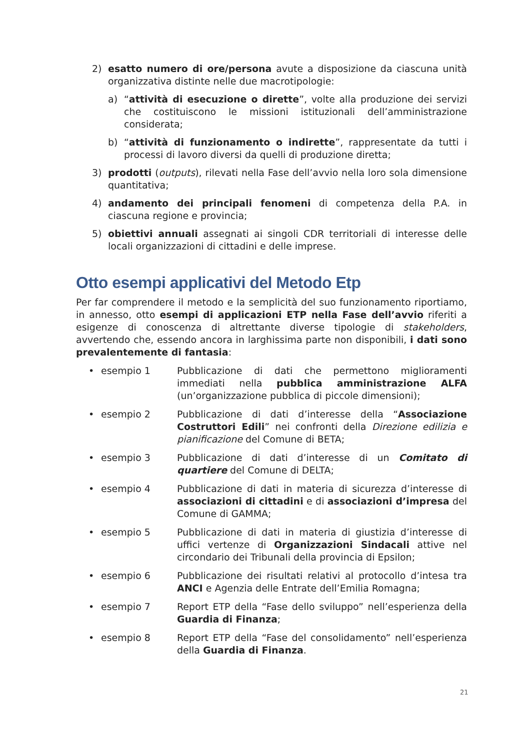2) esatto numero di ore/persona avute a disposizione da ciascuna unità organizzativa distinte nelle due macrotipologie:
a) “attività di esecuzione o dirette”, volte alla produzione dei servizi che costituiscono le missioni istituzionali dell’amministrazione considerata;
b) “attività di funzionamento o indirette”, rappresentate da tutti i processi di lavoro diversi da quelli di produzione diretta;
3) prodotti (outputs), rilevati nella Fase dell’avvio nella loro sola dimensione quantitativa;
4) andamento dei principali fenomeni di competenza della P.A. in ciascuna regione e provincia;
5) obiettivi annuali assegnati ai singoli CDR territoriali di interesse delle locali organizzazioni di cittadini e delle imprese.
Otto esempi applicativi del Metodo Etp
Per far comprendere il metodo e la semplicità del suo funzionamento riportiamo, in annesso, otto esempi di applicazioni ETP nella Fase dell’avvio riferiti a esigenze di conoscenza di altrettante diverse tipologie di stakeholders, avvertendo che, essendo ancora in larghissima parte non disponibili, i dati sono prevalentemente di fantasia:
• esempio 1 Pubblicazione di dati che permettono miglioramenti immediati nella pubblica amministrazione ALFA (un’organizzazione pubblica di piccole dimensioni);
• esempio 2 Pubblicazione di dati d’interesse della “Associazione Costruttori Edili” nei confronti della Direzione edilizia e pianificazione del Comune di BETA;
• esempio 3 Pubblicazione di dati d’interesse di un Comitato di quartiere del Comune di DELTA;
• esempio 4 Pubblicazione di dati in materia di sicurezza d’interesse di associazioni di cittadini e di associazioni d’impresa del Comune di GAMMA;
• esempio 5 Pubblicazione di dati in materia di giustizia d’interesse di uffici vertenze di Organizzazioni Sindacali attive nel circondario dei Tribunali della provincia di Epsilon;
• esempio 6 Pubblicazione dei risultati relativi al protocollo d’intesa tra ANCI e Agenzia delle Entrate dell’Emilia Romagna;
• esempio 7 Report ETP della “Fase dello sviluppo” nell’esperienza della Guardia di Finanza;
• esempio 8 Report ETP della “Fase del consolidamento” nell’esperienza della Guardia di Finanza.
21